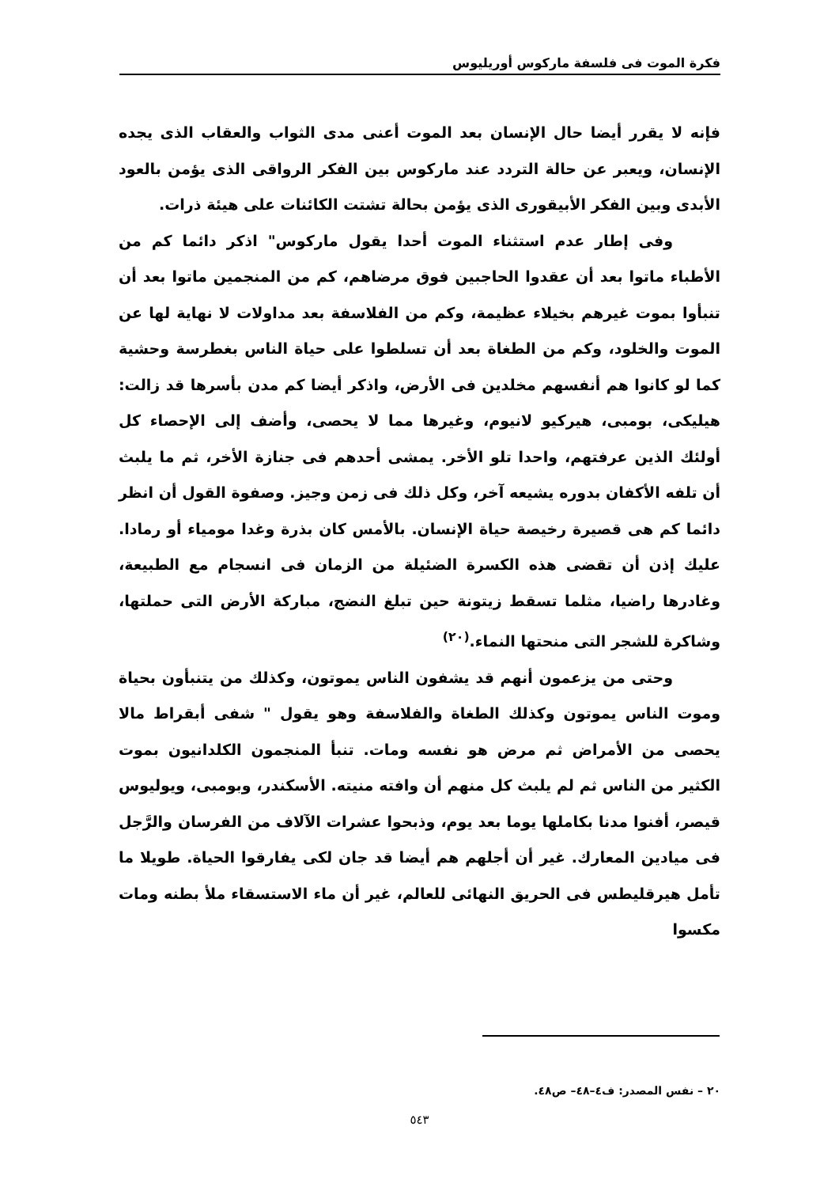فكرة الموت فى فلسفة ماركوس أوريليوس
فإنه لا يقرر أيضا حال الإنسان بعد الموت أعنى مدى الثواب والعقاب الذى يجده الإنسان، ويعبر عن حالة التردد عند ماركوس بين الفكر الرواقى الذى يؤمن بالعود الأبدى وبين الفكر الأبيقورى الذى يؤمن بحالة تشتت الكائنات على هيئة ذرات.
وفى إطار عدم استثناء الموت أحدا يقول ماركوس" اذكر دائما كم من الأطباء ماتوا بعد أن عقدوا الحاجبين فوق مرضاهم، كم من المنجمين ماتوا بعد أن تنبأوا بموت غيرهم بخيلاء عظيمة، وكم من الفلاسفة بعد مداولات لا نهاية لها عن الموت والخلود، وكم من الطغاة بعد أن تسلطوا على حياة الناس بغطرسة وحشية كما لو كانوا هم أنفسهم مخلدين فى الأرض، واذكر أيضا كم مدن بأسرها قد زالت: هيليكى، بومبى، هيركيو لانيوم، وغيرها مما لا يحصى، وأضف إلى الإحصاء كل أولئك الذين عرفتهم، واحدا تلو الأخر. يمشى أحدهم فى جنازة الأخر، ثم ما يلبث أن تلفه الأكفان بدوره يشيعه آخر، وكل ذلك فى زمن وجيز. وصفوة القول أن انظر دائما كم هى قصيرة رخيصة حياة الإنسان. بالأمس كان بذرة وغدا مومياء أو رمادا. عليك إذن أن تقضى هذه الكسرة الضئيلة من الزمان فى انسجام مع الطبيعة، وغادرها راضيا، مثلما تسقط زيتونة حين تبلغ النضج، مباركة الأرض التى حملتها، وشاكرة للشجر التى منحتها النماء.<sup>(٢٠)</sup>
وحتى من يزعمون أنهم قد يشفون الناس يموتون، وكذلك من يتنبأون بحياة وموت الناس يموتون وكذلك الطغاة والفلاسفة وهو يقول " شفى أبقراط مالا يحصى من الأمراض ثم مرض هو نفسه ومات. تنبأ المنجمون الكلدانيون بموت الكثير من الناس ثم لم يلبث كل منهم أن وافته منيته. الأسكندر، وبومبى، ويوليوس قيصر، أفنوا مدنا بكاملها يوما بعد يوم، وذبحوا عشرات الآلاف من الفرسان والرَّجل فى ميادين المعارك. غير أن أجلهم هم أيضا قد جان لكى يفارقوا الحياة. طويلا ما تأمل هيرقليطس فى الحريق النهائى للعالم، غير أن ماء الاستسقاء ملأ بطنه ومات مكسوا
٢٠ – نفس المصدر: ف٤–٤٨– ص٤٨.
٥٤٣